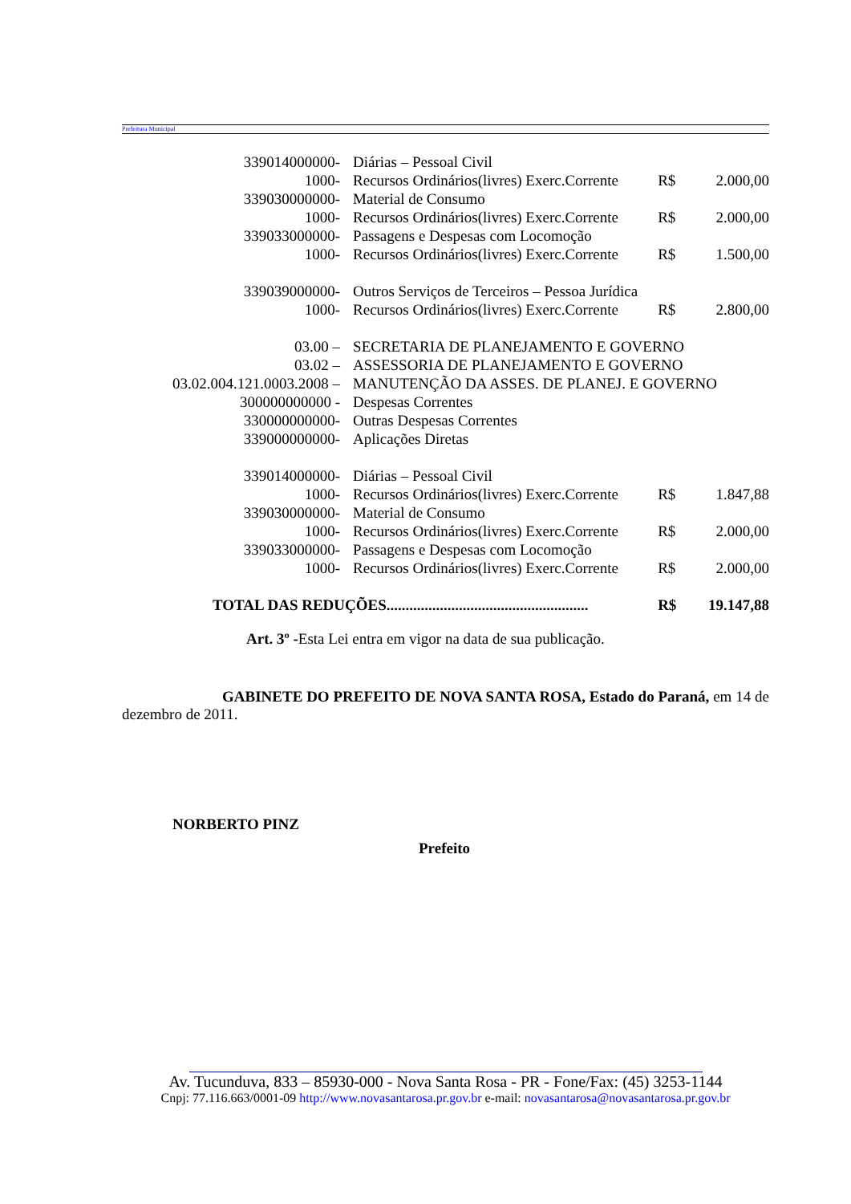Prefeitura Municipal
| 339014000000- | Diárias – Pessoal Civil | | |
| 1000- | Recursos Ordinários(livres) Exerc.Corrente | R$ | 2.000,00 |
| 339030000000- | Material de Consumo | | |
| 1000- | Recursos Ordinários(livres) Exerc.Corrente | R$ | 2.000,00 |
| 339033000000- | Passagens e Despesas com Locomoção | | |
| 1000- | Recursos Ordinários(livres) Exerc.Corrente | R$ | 1.500,00 |
| 339039000000- | Outros Serviços de Terceiros – Pessoa Jurídica | | |
| 1000- | Recursos Ordinários(livres) Exerc.Corrente | R$ | 2.800,00 |
| 03.00 – | SECRETARIA DE PLANEJAMENTO E GOVERNO | | |
| 03.02 – | ASSESSORIA DE PLANEJAMENTO E GOVERNO | | |
| 03.02.004.121.0003.2008 – | MANUTENÇÃO DA ASSES. DE PLANEJ. E GOVERNO | | |
| 300000000000 - | Despesas Correntes | | |
| 330000000000- | Outras Despesas Correntes | | |
| 339000000000- | Aplicações Diretas | | |
| 339014000000- | Diárias – Pessoal Civil | | |
| 1000- | Recursos Ordinários(livres) Exerc.Corrente | R$ | 1.847,88 |
| 339030000000- | Material de Consumo | | |
| 1000- | Recursos Ordinários(livres) Exerc.Corrente | R$ | 2.000,00 |
| 339033000000- | Passagens e Despesas com Locomoção | | |
| 1000- | Recursos Ordinários(livres) Exerc.Corrente | R$ | 2.000,00 |
| TOTAL DAS REDUÇÕES..................................................... | | R$ | 19.147,88 |
Art. 3º -Esta Lei entra em vigor na data de sua publicação.
GABINETE DO PREFEITO DE NOVA SANTA ROSA, Estado do Paraná, em 14 de dezembro de 2011.
NORBERTO PINZ
Prefeito
Av. Tucunduva, 833 – 85930-000 - Nova Santa Rosa - PR - Fone/Fax: (45) 3253-1144
Cnpj: 77.116.663/0001-09 http://www.novasantarosa.pr.gov.br e-mail: novasantarosa@novasantarosa.pr.gov.br